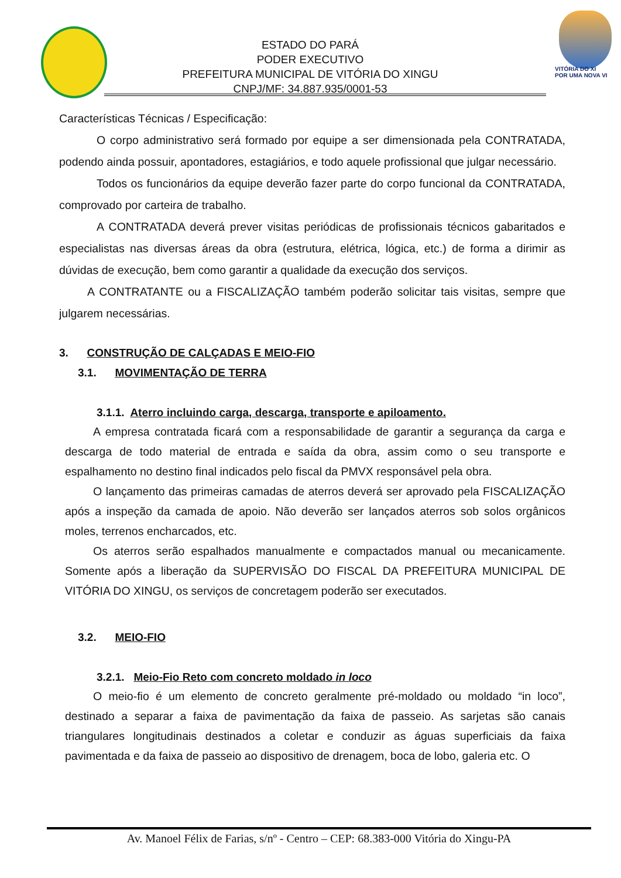ESTADO DO PARÁ
PODER EXECUTIVO
PREFEITURA MUNICIPAL DE VITÓRIA DO XINGU
CNPJ/MF: 34.887.935/0001-53
VITÓRIA DO XI
POR UMA NOVA VI
Características Técnicas / Especificação:
O corpo administrativo será formado por equipe a ser dimensionada pela CONTRATADA, podendo ainda possuir, apontadores, estagiários, e todo aquele profissional que julgar necessário.
Todos os funcionários da equipe deverão fazer parte do corpo funcional da CONTRATADA, comprovado por carteira de trabalho.
A CONTRATADA deverá prever visitas periódicas de profissionais técnicos gabaritados e especialistas nas diversas áreas da obra (estrutura, elétrica, lógica, etc.) de forma a dirimir as dúvidas de execução, bem como garantir a qualidade da execução dos serviços.
A CONTRATANTE ou a FISCALIZAÇÃO também poderão solicitar tais visitas, sempre que julgarem necessárias.
3. CONSTRUÇÃO DE CALÇADAS E MEIO-FIO
3.1. MOVIMENTAÇÃO DE TERRA
3.1.1. Aterro incluindo carga, descarga, transporte e apiloamento.
A empresa contratada ficará com a responsabilidade de garantir a segurança da carga e descarga de todo material de entrada e saída da obra, assim como o seu transporte e espalhamento no destino final indicados pelo fiscal da PMVX responsável pela obra.
O lançamento das primeiras camadas de aterros deverá ser aprovado pela FISCALIZAÇÃO após a inspeção da camada de apoio. Não deverão ser lançados aterros sob solos orgânicos moles, terrenos encharcados, etc.
Os aterros serão espalhados manualmente e compactados manual ou mecanicamente. Somente após a liberação da SUPERVISÃO DO FISCAL DA PREFEITURA MUNICIPAL DE VITÓRIA DO XINGU, os serviços de concretagem poderão ser executados.
3.2. MEIO-FIO
3.2.1. Meio-Fio Reto com concreto moldado in loco
O meio-fio é um elemento de concreto geralmente pré-moldado ou moldado “in loco”, destinado a separar a faixa de pavimentação da faixa de passeio. As sarjetas são canais triangulares longitudinais destinados a coletar e conduzir as águas superficiais da faixa pavimentada e da faixa de passeio ao dispositivo de drenagem, boca de lobo, galeria etc. O
Av. Manoel Félix de Farias, s/nº - Centro – CEP: 68.383-000 Vitória do Xingu-PA